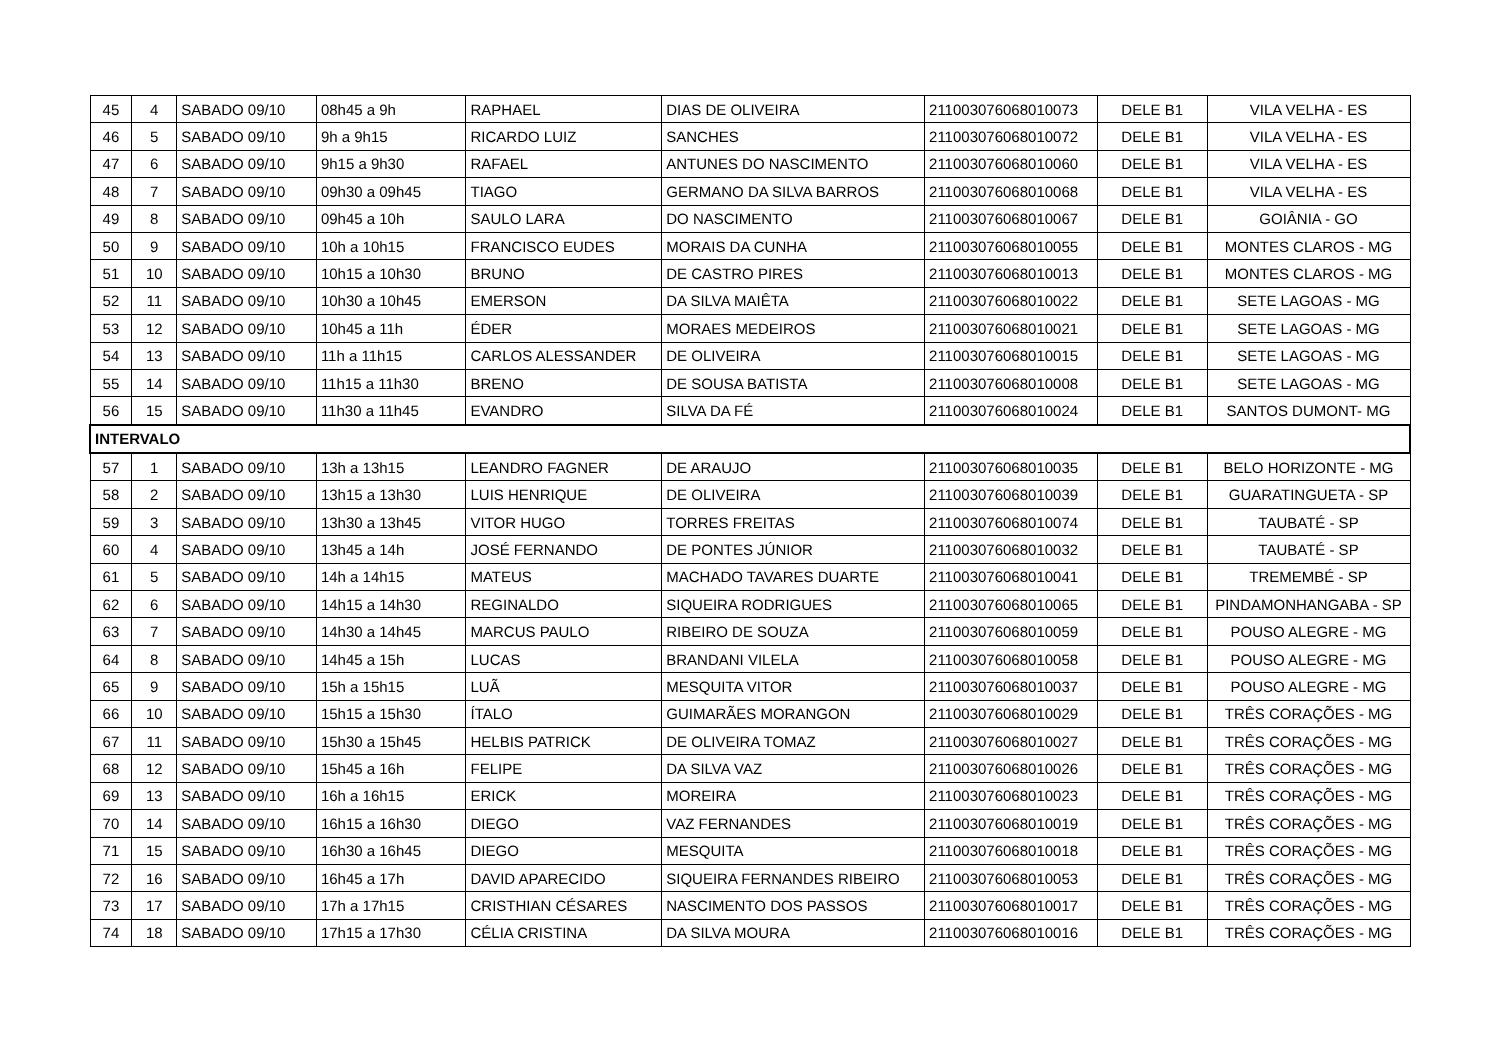| 45 | 4 | SABADO 09/10 | 08h45 a 9h | RAPHAEL | DIAS DE OLIVEIRA | 211003076068010073 | DELE B1 | VILA VELHA - ES |
| 46 | 5 | SABADO 09/10 | 9h a 9h15 | RICARDO LUIZ | SANCHES | 211003076068010072 | DELE B1 | VILA VELHA - ES |
| 47 | 6 | SABADO 09/10 | 9h15 a 9h30 | RAFAEL | ANTUNES DO NASCIMENTO | 211003076068010060 | DELE B1 | VILA VELHA - ES |
| 48 | 7 | SABADO 09/10 | 09h30 a 09h45 | TIAGO | GERMANO DA SILVA BARROS | 211003076068010068 | DELE B1 | VILA VELHA - ES |
| 49 | 8 | SABADO 09/10 | 09h45 a 10h | SAULO LARA | DO NASCIMENTO | 211003076068010067 | DELE B1 | GOIÂNIA - GO |
| 50 | 9 | SABADO 09/10 | 10h a 10h15 | FRANCISCO EUDES | MORAIS DA CUNHA | 211003076068010055 | DELE B1 | MONTES CLAROS - MG |
| 51 | 10 | SABADO 09/10 | 10h15 a 10h30 | BRUNO | DE CASTRO PIRES | 211003076068010013 | DELE B1 | MONTES CLAROS - MG |
| 52 | 11 | SABADO 09/10 | 10h30 a 10h45 | EMERSON | DA SILVA MAIÊTA | 211003076068010022 | DELE B1 | SETE LAGOAS - MG |
| 53 | 12 | SABADO 09/10 | 10h45 a 11h | ÉDER | MORAES MEDEIROS | 211003076068010021 | DELE B1 | SETE LAGOAS - MG |
| 54 | 13 | SABADO 09/10 | 11h a 11h15 | CARLOS ALESSANDER | DE OLIVEIRA | 211003076068010015 | DELE B1 | SETE LAGOAS - MG |
| 55 | 14 | SABADO 09/10 | 11h15 a 11h30 | BRENO | DE SOUSA BATISTA | 211003076068010008 | DELE B1 | SETE LAGOAS - MG |
| 56 | 15 | SABADO 09/10 | 11h30 a 11h45 | EVANDRO | SILVA DA FÉ | 211003076068010024 | DELE B1 | SANTOS DUMONT- MG |
| INTERVALO | | | | | | | | |
| 57 | 1 | SABADO 09/10 | 13h a 13h15 | LEANDRO FAGNER | DE ARAUJO | 211003076068010035 | DELE B1 | BELO HORIZONTE - MG |
| 58 | 2 | SABADO 09/10 | 13h15 a 13h30 | LUIS HENRIQUE | DE OLIVEIRA | 211003076068010039 | DELE B1 | GUARATINGUETA - SP |
| 59 | 3 | SABADO 09/10 | 13h30 a 13h45 | VITOR HUGO | TORRES FREITAS | 211003076068010074 | DELE B1 | TAUBATÉ - SP |
| 60 | 4 | SABADO 09/10 | 13h45 a 14h | JOSÉ FERNANDO | DE PONTES JÚNIOR | 211003076068010032 | DELE B1 | TAUBATÉ - SP |
| 61 | 5 | SABADO 09/10 | 14h a 14h15 | MATEUS | MACHADO TAVARES DUARTE | 211003076068010041 | DELE B1 | TREMEMBÉ - SP |
| 62 | 6 | SABADO 09/10 | 14h15 a 14h30 | REGINALDO | SIQUEIRA RODRIGUES | 211003076068010065 | DELE B1 | PINDAMONHANGABA - SP |
| 63 | 7 | SABADO 09/10 | 14h30 a 14h45 | MARCUS PAULO | RIBEIRO DE SOUZA | 211003076068010059 | DELE B1 | POUSO ALEGRE - MG |
| 64 | 8 | SABADO 09/10 | 14h45 a 15h | LUCAS | BRANDANI VILELA | 211003076068010058 | DELE B1 | POUSO ALEGRE - MG |
| 65 | 9 | SABADO 09/10 | 15h a 15h15 | LUÃ | MESQUITA VITOR | 211003076068010037 | DELE B1 | POUSO ALEGRE - MG |
| 66 | 10 | SABADO 09/10 | 15h15 a 15h30 | ÍTALO | GUIMARÃES MORANGON | 211003076068010029 | DELE B1 | TRÊS CORAÇÕES - MG |
| 67 | 11 | SABADO 09/10 | 15h30 a 15h45 | HELBIS PATRICK | DE OLIVEIRA TOMAZ | 211003076068010027 | DELE B1 | TRÊS CORAÇÕES - MG |
| 68 | 12 | SABADO 09/10 | 15h45 a 16h | FELIPE | DA SILVA VAZ | 211003076068010026 | DELE B1 | TRÊS CORAÇÕES - MG |
| 69 | 13 | SABADO 09/10 | 16h a 16h15 | ERICK | MOREIRA | 211003076068010023 | DELE B1 | TRÊS CORAÇÕES - MG |
| 70 | 14 | SABADO 09/10 | 16h15 a 16h30 | DIEGO | VAZ FERNANDES | 211003076068010019 | DELE B1 | TRÊS CORAÇÕES - MG |
| 71 | 15 | SABADO 09/10 | 16h30 a 16h45 | DIEGO | MESQUITA | 211003076068010018 | DELE B1 | TRÊS CORAÇÕES - MG |
| 72 | 16 | SABADO 09/10 | 16h45 a 17h | DAVID APARECIDO | SIQUEIRA FERNANDES RIBEIRO | 211003076068010053 | DELE B1 | TRÊS CORAÇÕES - MG |
| 73 | 17 | SABADO 09/10 | 17h a 17h15 | CRISTHIAN CÉSARES | NASCIMENTO DOS PASSOS | 211003076068010017 | DELE B1 | TRÊS CORAÇÕES - MG |
| 74 | 18 | SABADO 09/10 | 17h15 a 17h30 | CÉLIA CRISTINA | DA SILVA MOURA | 211003076068010016 | DELE B1 | TRÊS CORAÇÕES - MG |